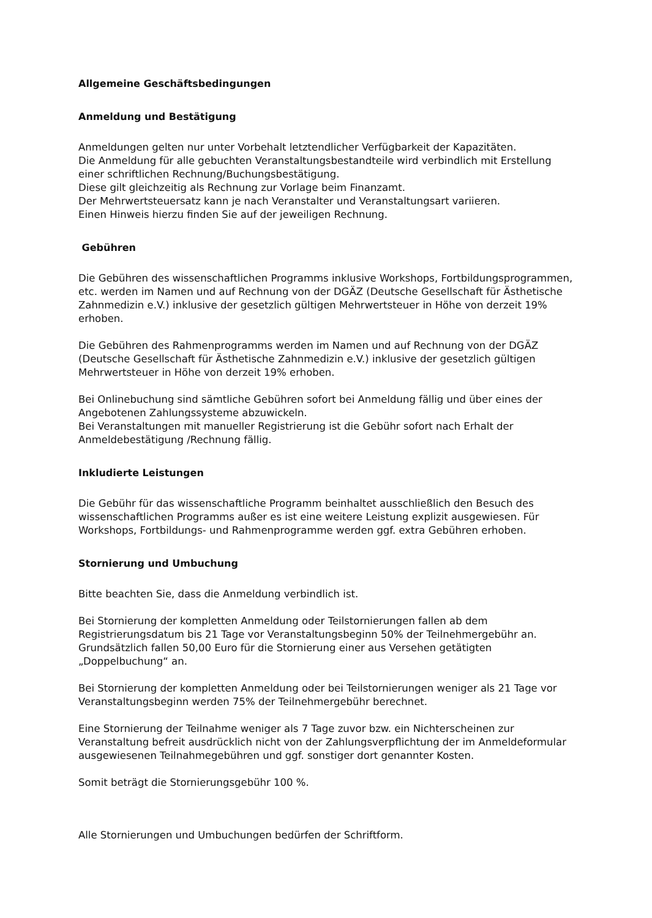Allgemeine Geschäftsbedingungen
Anmeldung und Bestätigung
Anmeldungen gelten nur unter Vorbehalt letztendlicher Verfügbarkeit der Kapazitäten.
Die Anmeldung für alle gebuchten Veranstaltungsbestandteile wird verbindlich mit Erstellung einer schriftlichen Rechnung/Buchungsbestätigung.
Diese gilt gleichzeitig als Rechnung zur Vorlage beim Finanzamt.
Der Mehrwertsteuersatz kann je nach Veranstalter und Veranstaltungsart variieren.
Einen Hinweis hierzu finden Sie auf der jeweiligen Rechnung.
Gebühren
Die Gebühren des wissenschaftlichen Programms inklusive Workshops, Fortbildungsprogrammen, etc. werden im Namen und auf Rechnung von der DGÄZ (Deutsche Gesellschaft für Ästhetische Zahnmedizin e.V.) inklusive der gesetzlich gültigen Mehrwertsteuer in Höhe von derzeit 19% erhoben.
Die Gebühren des Rahmenprogramms werden im Namen und auf Rechnung von der DGÄZ (Deutsche Gesellschaft für Ästhetische Zahnmedizin e.V.) inklusive der gesetzlich gültigen Mehrwertsteuer in Höhe von derzeit 19% erhoben.
Bei Onlinebuchung sind sämtliche Gebühren sofort bei Anmeldung fällig und über eines der Angebotenen Zahlungssysteme abzuwickeln.
Bei Veranstaltungen mit manueller Registrierung ist die Gebühr sofort nach Erhalt der Anmeldebestätigung /Rechnung fällig.
Inkludierte Leistungen
Die Gebühr für das wissenschaftliche Programm beinhaltet ausschließlich den Besuch des wissenschaftlichen Programms außer es ist eine weitere Leistung explizit ausgewiesen. Für Workshops, Fortbildungs- und Rahmenprogramme werden ggf. extra Gebühren erhoben.
Stornierung und Umbuchung
Bitte beachten Sie, dass die Anmeldung verbindlich ist.
Bei Stornierung der kompletten Anmeldung oder Teilstornierungen fallen ab dem Registrierungsdatum bis 21 Tage vor Veranstaltungsbeginn 50% der Teilnehmergebühr an. Grundsätzlich fallen 50,00 Euro für die Stornierung einer aus Versehen getätigten „Doppelbuchung“ an.
Bei Stornierung der kompletten Anmeldung oder bei Teilstornierungen weniger als 21 Tage vor Veranstaltungsbeginn werden 75% der Teilnehmergebühr berechnet.
Eine Stornierung der Teilnahme weniger als 7 Tage zuvor bzw. ein Nichterscheinen zur Veranstaltung befreit ausdrücklich nicht von der Zahlungsverpflichtung der im Anmeldeformular ausgewiesenen Teilnahmegebühren und ggf. sonstiger dort genannter Kosten.
Somit beträgt die Stornierungsgebühr 100 %.
Alle Stornierungen und Umbuchungen bedürfen der Schriftform.